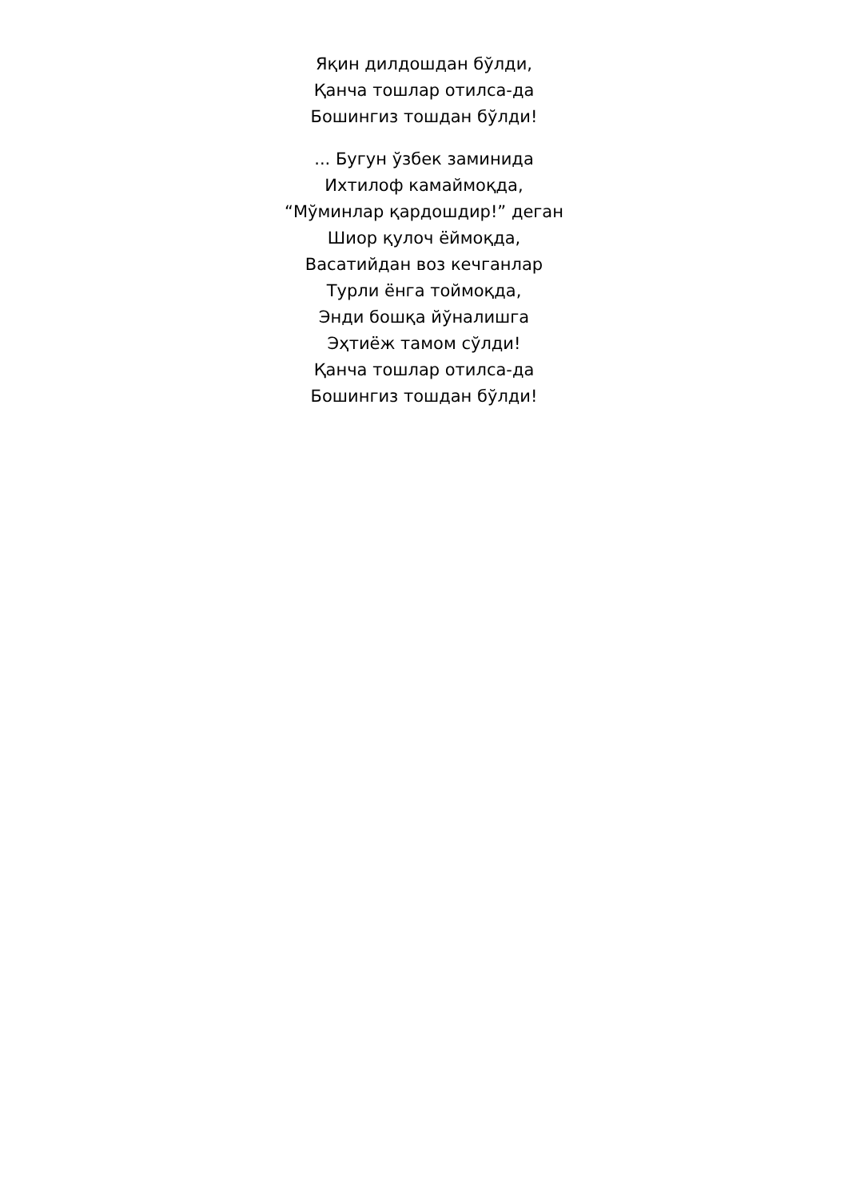Яқин дилдошдан бўлди,
Қанча тошлар отилса-да
Бошингиз тошдан бўлди!
... Бугун ўзбек заминида
Ихтилоф камаймоқда,
“Мўминлар қардошдир!” деган
Шиор қулоч ёймоқда,
Васатийдан воз кечганлар
Турли ёнга тоймоқда,
Энди бошқа йўналишга
Эҳтиёж тамом сўлди!
Қанча тошлар отилса-да
Бошингиз тошдан бўлди!